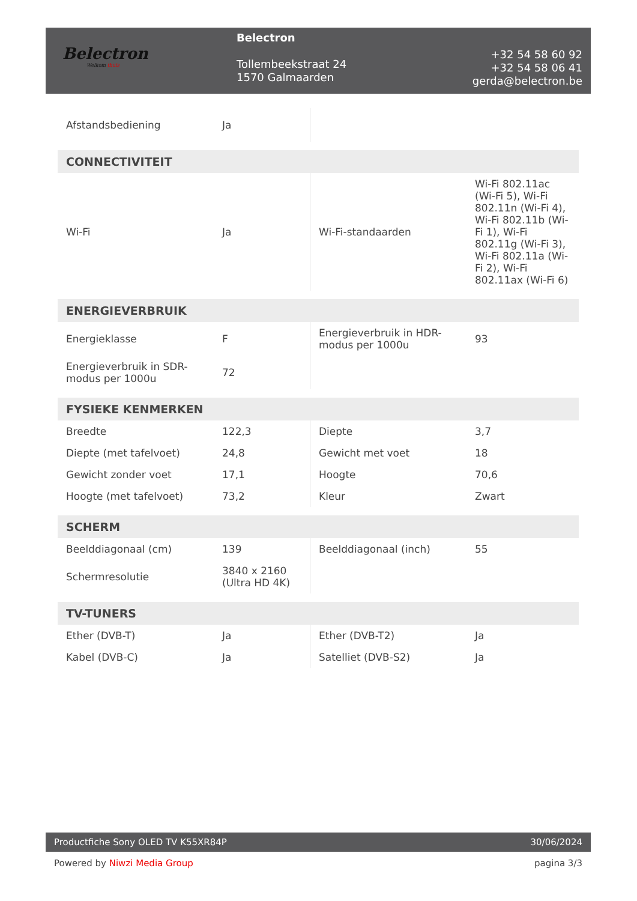Belectron
Welkom thuis
Belectron
Tollembeekstraat 24
1570 Galmaarden
+32 54 58 60 92
+32 54 58 06 41
gerda@belectron.be
| Afstandsbediening | Ja | | |
| CONNECTIVITEIT | | | |
| Wi-Fi | Ja | Wi-Fi-standaarden | Wi-Fi 802.11ac (Wi-Fi 5), Wi-Fi 802.11n (Wi-Fi 4), Wi-Fi 802.11b (Wi-Fi 1), Wi-Fi 802.11g (Wi-Fi 3), Wi-Fi 802.11a (Wi-Fi 2), Wi-Fi 802.11ax (Wi-Fi 6) |
| ENERGIEVERBRUIK | | | |
| Energieklasse | F | Energieverbruik in HDR-modus per 1000u | 93 |
| Energieverbruik in SDR-modus per 1000u | 72 | | |
| FYSIEKE KENMERKEN | | | |
| Breedte | 122,3 | Diepte | 3,7 |
| Diepte (met tafelvoet) | 24,8 | Gewicht met voet | 18 |
| Gewicht zonder voet | 17,1 | Hoogte | 70,6 |
| Hoogte (met tafelvoet) | 73,2 | Kleur | Zwart |
| SCHERM | | | |
| Beelddiagonaal (cm) | 139 | Beelddiagonaal (inch) | 55 |
| Schermresolutie | 3840 x 2160 (Ultra HD 4K) | | |
| TV-TUNERS | | | |
| Ether (DVB-T) | Ja | Ether (DVB-T2) | Ja |
| Kabel (DVB-C) | Ja | Satelliet (DVB-S2) | Ja |
Productfiche Sony OLED TV K55XR84P 30/06/2024
Powered by Niwzi Media Group pagina 3/3